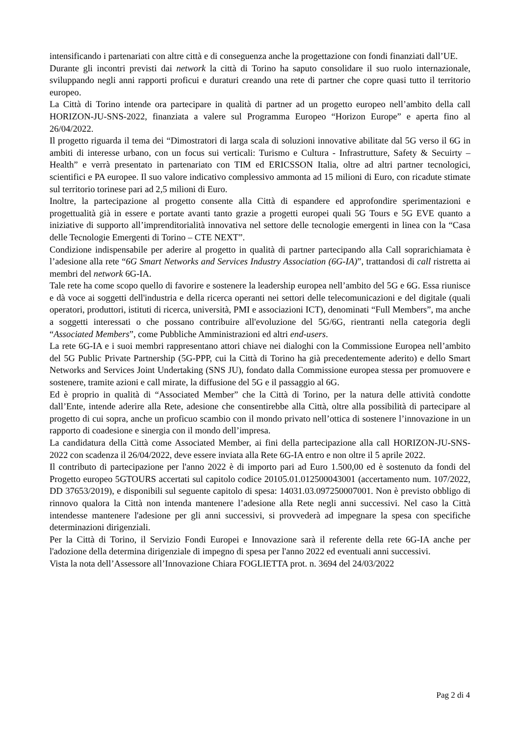intensificando i partenariati con altre città e di conseguenza anche la progettazione con fondi finanziati dall’UE.
Durante gli incontri previsti dai network la città di Torino ha saputo consolidare il suo ruolo internazionale, sviluppando negli anni rapporti proficui e duraturi creando una rete di partner che copre quasi tutto il territorio europeo.
La Città di Torino intende ora partecipare in qualità di partner ad un progetto europeo nell’ambito della call HORIZON-JU-SNS-2022, finanziata a valere sul Programma Europeo “Horizon Europe” e aperta fino al 26/04/2022.
Il progetto riguarda il tema dei “Dimostratori di larga scala di soluzioni innovative abilitate dal 5G verso il 6G in ambiti di interesse urbano, con un focus sui verticali: Turismo e Cultura - Infrastrutture, Safety & Secuirty – Health” e verrà presentato in partenariato con TIM ed ERICSSON Italia, oltre ad altri partner tecnologici, scientifici e PA europee. Il suo valore indicativo complessivo ammonta ad 15 milioni di Euro, con ricadute stimate sul territorio torinese pari ad 2,5 milioni di Euro.
Inoltre, la partecipazione al progetto consente alla Città di espandere ed approfondire sperimentazioni e progettualità già in essere e portate avanti tanto grazie a progetti europei quali 5G Tours e 5G EVE quanto a iniziative di supporto all’imprenditorialità innovativa nel settore delle tecnologie emergenti in linea con la “Casa delle Tecnologie Emergenti di Torino – CTE NEXT”.
Condizione indispensabile per aderire al progetto in qualità di partner partecipando alla Call soprarichiamata è l’adesione alla rete “6G Smart Networks and Services Industry Association (6G-IA)”, trattandosi di call ristretta ai membri del network 6G-IA.
Tale rete ha come scopo quello di favorire e sostenere la leadership europea nell’ambito del 5G e 6G. Essa riunisce e dà voce ai soggetti dell'industria e della ricerca operanti nei settori delle telecomunicazioni e del digitale (quali operatori, produttori, istituti di ricerca, università, PMI e associazioni ICT), denominati “Full Members”, ma anche a soggetti interessati o che possano contribuire all'evoluzione del 5G/6G, rientranti nella categoria degli “Associated Members”, come Pubbliche Amministrazioni ed altri end-users.
La rete 6G-IA e i suoi membri rappresentano attori chiave nei dialoghi con la Commissione Europea nell’ambito del 5G Public Private Partnership (5G-PPP, cui la Città di Torino ha già precedentemente aderito) e dello Smart Networks and Services Joint Undertaking (SNS JU), fondato dalla Commissione europea stessa per promuovere e sostenere, tramite azioni e call mirate, la diffusione del 5G e il passaggio al 6G.
Ed è proprio in qualità di “Associated Member” che la Città di Torino, per la natura delle attività condotte dall’Ente, intende aderire alla Rete, adesione che consentirebbe alla Città, oltre alla possibilità di partecipare al progetto di cui sopra, anche un proficuo scambio con il mondo privato nell’ottica di sostenere l’innovazione in un rapporto di coadesione e sinergia con il mondo dell’impresa.
La candidatura della Città come Associated Member, ai fini della partecipazione alla call HORIZON-JU-SNS-2022 con scadenza il 26/04/2022, deve essere inviata alla Rete 6G-IA entro e non oltre il 5 aprile 2022.
Il contributo di partecipazione per l'anno 2022 è di importo pari ad Euro 1.500,00 ed è sostenuto da fondi del Progetto europeo 5GTOURS accertati sul capitolo codice 20105.01.012500043001 (accertamento num. 107/2022, DD 37653/2019), e disponibili sul seguente capitolo di spesa: 14031.03.097250007001. Non è previsto obbligo di rinnovo qualora la Città non intenda mantenere l’adesione alla Rete negli anni successivi. Nel caso la Città intendesse mantenere l'adesione per gli anni successivi, si provvederà ad impegnare la spesa con specifiche determinazioni dirigenziali.
Per la Città di Torino, il Servizio Fondi Europei e Innovazione sarà il referente della rete 6G-IA anche per l'adozione della determina dirigenziale di impegno di spesa per l'anno 2022 ed eventuali anni successivi.
Vista la nota dell’Assessore all’Innovazione Chiara FOGLIETTA prot. n. 3694 del 24/03/2022
Pag 2 di 4